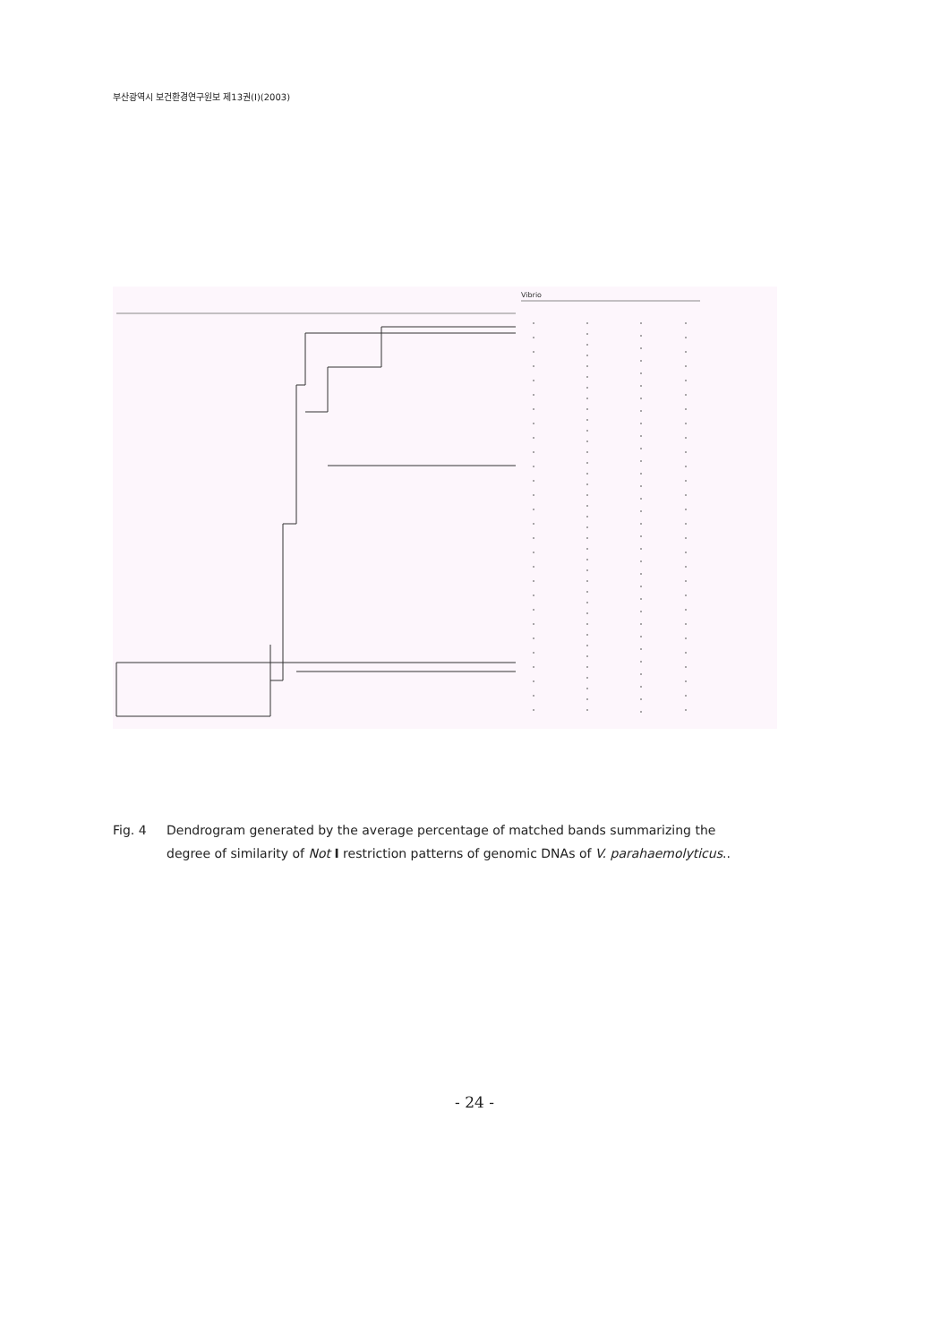부산광역시 보건환경연구원보 제13권(Ⅰ)(2003)
Vibrio
Fig. 4 Dendrogram generated by the average percentage of matched bands summarizing the degree of similarity of Not I restriction patterns of genomic DNAs of V. parahaemolyticus..
- 24 -